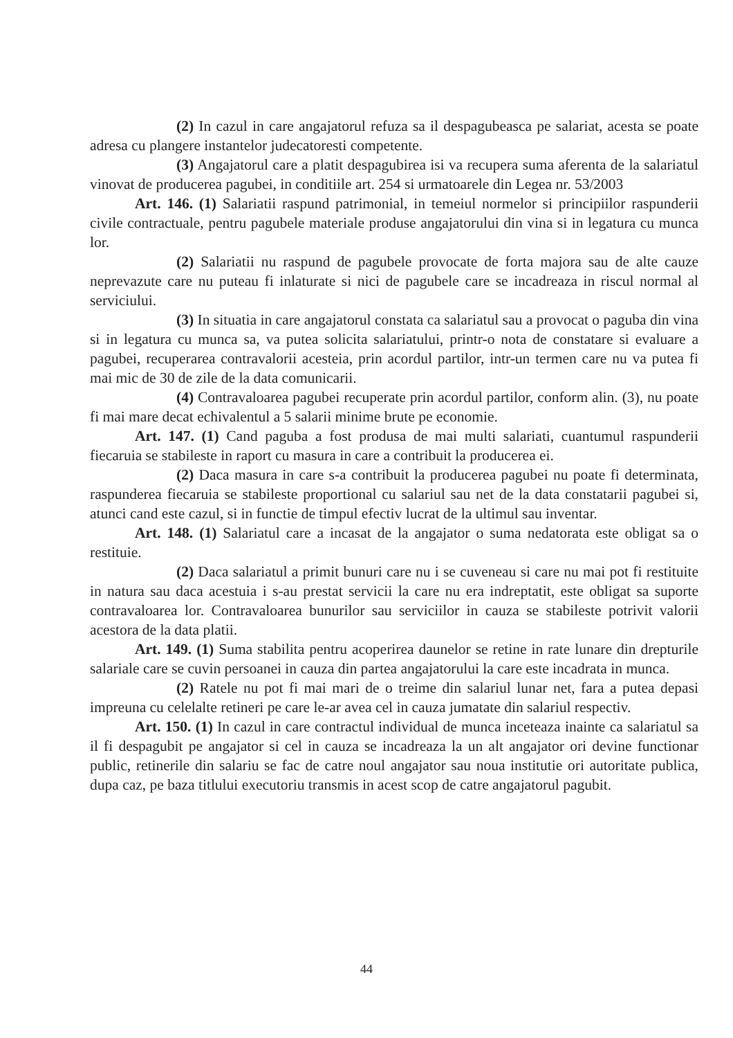(2) In cazul in care angajatorul refuza sa il despagubeasca pe salariat, acesta se poate adresa cu plangere instantelor judecatoresti competente.
(3) Angajatorul care a platit despagubirea isi va recupera suma aferenta de la salariatul vinovat de producerea pagubei, in conditiile art. 254 si urmatoarele din Legea nr. 53/2003
Art. 146. (1) Salariatii raspund patrimonial, in temeiul normelor si principiilor raspunderii civile contractuale, pentru pagubele materiale produse angajatorului din vina si in legatura cu munca lor.
(2) Salariatii nu raspund de pagubele provocate de forta majora sau de alte cauze neprevazute care nu puteau fi inlaturate si nici de pagubele care se incadreaza in riscul normal al serviciului.
(3) In situatia in care angajatorul constata ca salariatul sau a provocat o paguba din vina si in legatura cu munca sa, va putea solicita salariatului, printr-o nota de constatare si evaluare a pagubei, recuperarea contravalorii acesteia, prin acordul partilor, intr-un termen care nu va putea fi mai mic de 30 de zile de la data comunicarii.
(4) Contravaloarea pagubei recuperate prin acordul partilor, conform alin. (3), nu poate fi mai mare decat echivalentul a 5 salarii minime brute pe economie.
Art. 147. (1) Cand paguba a fost produsa de mai multi salariati, cuantumul raspunderii fiecaruia se stabileste in raport cu masura in care a contribuit la producerea ei.
(2) Daca masura in care s-a contribuit la producerea pagubei nu poate fi determinata, raspunderea fiecaruia se stabileste proportional cu salariul sau net de la data constatarii pagubei si, atunci cand este cazul, si in functie de timpul efectiv lucrat de la ultimul sau inventar.
Art. 148. (1) Salariatul care a incasat de la angajator o suma nedatorata este obligat sa o restituie.
(2) Daca salariatul a primit bunuri care nu i se cuveneau si care nu mai pot fi restituite in natura sau daca acestuia i s-au prestat servicii la care nu era indreptatit, este obligat sa suporte contravaloarea lor. Contravaloarea bunurilor sau serviciilor in cauza se stabileste potrivit valorii acestora de la data platii.
Art. 149. (1) Suma stabilita pentru acoperirea daunelor se retine in rate lunare din drepturile salariale care se cuvin persoanei in cauza din partea angajatorului la care este incadrata in munca.
(2) Ratele nu pot fi mai mari de o treime din salariul lunar net, fara a putea depasi impreuna cu celelalte retineri pe care le-ar avea cel in cauza jumatate din salariul respectiv.
Art. 150. (1) In cazul in care contractul individual de munca inceteaza inainte ca salariatul sa il fi despagubit pe angajator si cel in cauza se incadreaza la un alt angajator ori devine functionar public, retinerile din salariu se fac de catre noul angajator sau noua institutie ori autoritate publica, dupa caz, pe baza titlului executoriu transmis in acest scop de catre angajatorul pagubit.
44